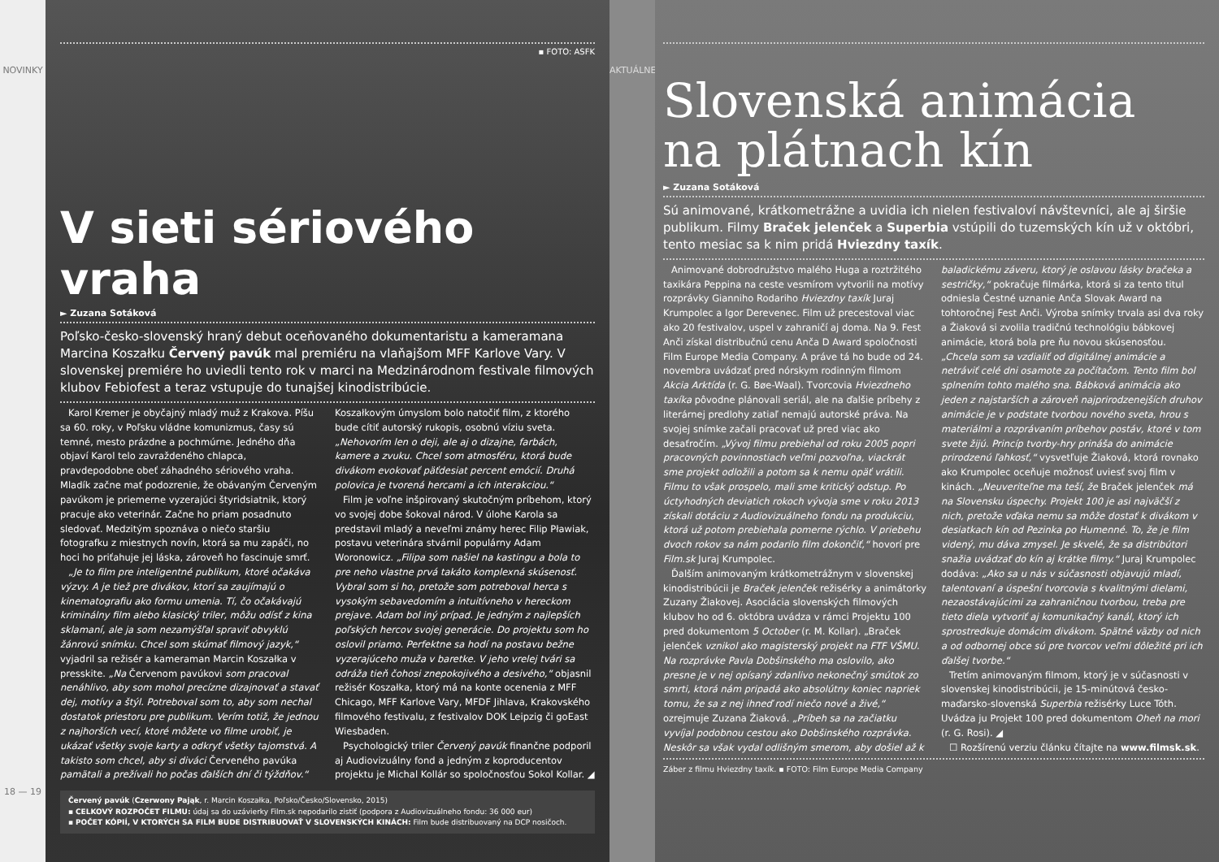NOVINKY
18 — 19
▪ FOTO: ASFK
V sieti sériového vraha
► Zuzana Sotáková
Poľsko-česko-slovenský hraný debut oceňovaného dokumentaristu a kameramana Marcina Koszałku Červený pavúk mal premiéru na vlaňajšom MFF Karlove Vary. V slovenskej premiére ho uviedli tento rok v marci na Medzinárodnom festivale filmových klubov Febiofest a teraz vstupuje do tunajšej kinodistribúcie.
Karol Kremer je obyčajný mladý muž z Krakova. Píšu sa 60. roky, v Poľsku vládne komunizmus, časy sú temné, mesto prázdne a pochmúrne. Jedného dňa objaví Karol telo zavraždeného chlapca, pravdepodobne obeť záhadného sériového vraha. Mladík začne mať podozrenie, že obávaným Červeným pavúkom je priemerne vyzerajúci štyridsiatnik, ktorý pracuje ako veterinár. Začne ho priam posadnuto sledovať. Medzitým spoznáva o niečo staršiu fotografku z miestnych novín, ktorá sa mu zapáči, no hoci ho priťahuje jej láska, zároveň ho fascinuje smrť.
„Je to film pre inteligentné publikum, ktoré očakáva výzvy. A je tiež pre divákov, ktorí sa zaujímajú o kinematografiu ako formu umenia. Tí, čo očakávajú kriminálny film alebo klasický triler, môžu odísť z kina sklamaní, ale ja som nezamýšľal spraviť obvyklú žánrovú snímku. Chcel som skúmať filmový jazyk,“ vyjadril sa režisér a kameraman Marcin Koszałka v presskite. „Na Červenom pavúkovi som pracoval nenáhlivo, aby som mohol precízne dizajnovať a stavať dej, motívy a štýl. Potreboval som to, aby som nechal dostatok priestoru pre publikum. Verím totiž, že jednou z najhorších vecí, ktoré môžete vo filme urobiť, je ukázať všetky svoje karty a odkryť všetky tajomstvá. A takisto som chcel, aby si diváci Červeného pavúka pamätali a prežívali ho počas ďalších dní či týždňov.“ Koszałkovým úmyslom bolo natočiť film, z ktorého bude cítiť autorský rukopis, osobnú víziu sveta. „Nehovorím len o deji, ale aj o dizajne, farbách, kamere a zvuku. Chcel som atmosféru, ktorá bude divákom evokovať päťdesiat percent emócií. Druhá polovica je tvorená hercami a ich interakciou.“
Film je voľne inšpirovaný skutočným príbehom, ktorý vo svojej dobe šokoval národ. V úlohe Karola sa predstavil mladý a neveľmi známy herec Filip Pławiak, postavu veterinára stvárnil populárny Adam Woronowicz. „Filipa som našiel na kastingu a bola to pre neho vlastne prvá takáto komplexná skúsenosť. Vybral som si ho, pretože som potreboval herca s vysokým sebavedomím a intuitívneho v hereckom prejave. Adam bol iný prípad. Je jedným z najlepších poľských hercov svojej generácie. Do projektu som ho oslovil priamo. Perfektne sa hodí na postavu bežne vyzerajúceho muža v baretke. V jeho vrelej tvári sa odráža tieň čohosi znepokojivého a desivého,“ objasnil režisér Koszałka, ktorý má na konte ocenenia z MFF Chicago, MFF Karlove Vary, MFDF Jihlava, Krakovského filmového festivalu, z festivalov DOK Leipzig či goEast Wiesbaden.
Psychologický triler Červený pavúk finančne podporil aj Audiovizuálny fond a jedným z koproducentov projektu je Michal Kollár so spoločnosťou Sokol Kollar. ◢
Červený pavúk (Czerwony Pająk, r. Marcin Koszałka, Poľsko/Česko/Slovensko, 2015)
▪ CELKOVÝ ROZPOČET FILMU: údaj sa do uzávierky Film.sk nepodarilo zistiť (podpora z Audiovizuálneho fondu: 36 000 eur)
▪ POČET KÓPIÍ, V KTORÝCH SA FILM BUDE DISTRIBUOVAŤ V SLOVENSKÝCH KINÁCH: Film bude distribuovaný na DCP nosičoch.
AKTUÁLNE
Slovenská animácia na plátnach kín
► Zuzana Sotáková
Sú animované, krátkometrážne a uvidia ich nielen festivaloví návštevníci, ale aj širšie publikum. Filmy Braček jelenček a Superbia vstúpili do tuzemských kín už v októbri, tento mesiac sa k nim pridá Hviezdny taxík.
Animované dobrodružstvo malého Huga a roztržitého taxikára Peppina na ceste vesmírom vytvorili na motívy rozprávky Gianniho Rodariho Hviezdny taxík Juraj Krumpolec a Igor Derevenec. Film už precestoval viac ako 20 festivalov, uspel v zahraničí aj doma. Na 9. Fest Anči získal distribučnú cenu Anča D Award spoločnosti Film Europe Media Company. A práve tá ho bude od 24. novembra uvádzať pred nórskym rodinným filmom Akcia Arktída (r. G. Bøe-Waal). Tvorcovia Hviezdneho taxíka pôvodne plánovali seriál, ale na ďalšie príbehy z literárnej predlohy zatiaľ nemajú autorské práva. Na svojej snímke začali pracovať už pred viac ako desaťročím. „Vývoj filmu prebiehal od roku 2005 popri pracovných povinnostiach veľmi pozvoľna, viackrát sme projekt odložili a potom sa k nemu opäť vrátili. Filmu to však prospelo, mali sme kritický odstup. Po úctyhodných deviatich rokoch vývoja sme v roku 2013 získali dotáciu z Audiovizuálneho fondu na produkciu, ktorá už potom prebiehala pomerne rýchlo. V priebehu dvoch rokov sa nám podarilo film dokončiť,“ hovorí pre Film.sk Juraj Krumpolec.
Ďalším animovaným krátkometrážnym v slovenskej kinodistribúcii je Braček jelenček režisérky a animátorky Zuzany Žiakovej. Asociácia slovenských filmových klubov ho od 6. októbra uvádza v rámci Projektu 100 pred dokumentom 5 October (r. M. Kollar). „Braček jelenček vznikol ako magisterský projekt na FTF VŠMU. Na rozprávke Pavla Dobšinského ma oslovilo, ako presne je v nej opísaný zdanlivo nekonečný smútok zo smrti, ktorá nám pripadá ako absolútny koniec napriek tomu, že sa z nej ihneď rodí niečo nové a živé,“ ozrejmuje Zuzana Žiaková. „Príbeh sa na začiatku vyvíjal podobnou cestou ako Dobšinského rozprávka. Neskôr sa však vydal odlišným smerom, aby došiel až k baladickému záveru, ktorý je oslavou lásky bračeka a sestričky,“ pokračuje filmárka, ktorá si za tento titul odniesla Čestné uznanie Anča Slovak Award na tohtoročnej Fest Anči. Výroba snímky trvala asi dva roky a Žiaková si zvolila tradičnú technológiu bábkovej animácie, ktorá bola pre ňu novou skúsenosťou. „Chcela som sa vzdialiť od digitálnej animácie a netráviť celé dni osamote za počítačom. Tento film bol splnením tohto malého sna. Bábková animácia ako jeden z najstarších a zároveň najprirodzenejších druhov animácie je v podstate tvorbou nového sveta, hrou s materiálmi a rozprávaním príbehov postáv, ktoré v tom svete žijú. Princíp tvorby-hry prináša do animácie prirodzenú ľahkosť,“ vysvetľuje Žiaková, ktorá rovnako ako Krumpolec oceňuje možnosť uviesť svoj film v kinách. „Neuveriteľne ma teší, že Braček jelenček má na Slovensku úspechy. Projekt 100 je asi najväčší z nich, pretože vďaka nemu sa môže dostať k divákom v desiatkach kín od Pezinka po Humenné. To, že je film videný, mu dáva zmysel. Je skvelé, že sa distribútori snažia uvádzať do kín aj krátke filmy.“ Juraj Krumpolec dodáva: „Ako sa u nás v súčasnosti objavujú mladí, talentovaní a úspešní tvorcovia s kvalitnými dielami, nezaostávajúcimi za zahraničnou tvorbou, treba pre tieto diela vytvoriť aj komunikačný kanál, ktorý ich sprostredkuje domácim divákom. Spätné väzby od nich a od odbornej obce sú pre tvorcov veľmi dôležité pri ich ďalšej tvorbe.“
Tretím animovaným filmom, ktorý je v súčasnosti v slovenskej kinodistribúcii, je 15-minútová česko-maďarsko-slovenská Superbia režisérky Luce Tóth. Uvádza ju Projekt 100 pred dokumentom Oheň na mori (r. G. Rosi). ◢
☐ Rozšírenú verziu článku čítajte na www.filmsk.sk.
Záber z filmu Hviezdny taxík. ▪ FOTO: Film Europe Media Company